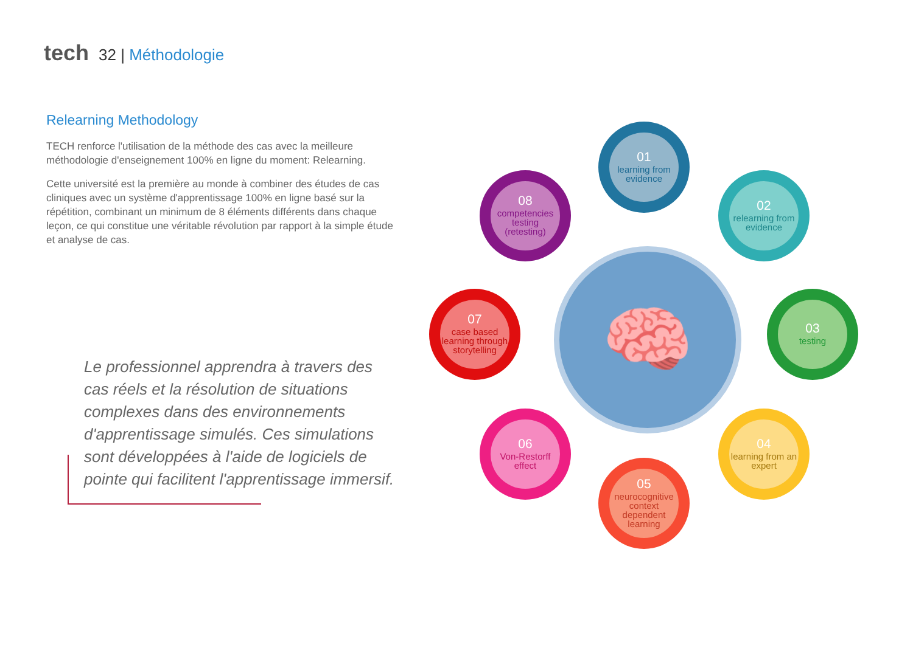tech 32 | Méthodologie
Relearning Methodology
TECH renforce l'utilisation de la méthode des cas avec la meilleure méthodologie d'enseignement 100% en ligne du moment: Relearning.
Cette université est la première au monde à combiner des études de cas cliniques avec un système d'apprentissage 100% en ligne basé sur la répétition, combinant un minimum de 8 éléments différents dans chaque leçon, ce qui constitue une véritable révolution par rapport à la simple étude et analyse de cas.
Le professionnel apprendra à travers des cas réels et la résolution de situations complexes dans des environnements d'apprentissage simulés. Ces simulations sont développées à l'aide de logiciels de pointe qui facilitent l'apprentissage immersif.
🧠
01
learning from evidence
02
relearning from evidence
03
testing
04
learning from an expert
05
neurocognitive context dependent learning
06
Von-Restorff effect
07
case based learning through storytelling
08
competencies testing (retesting)